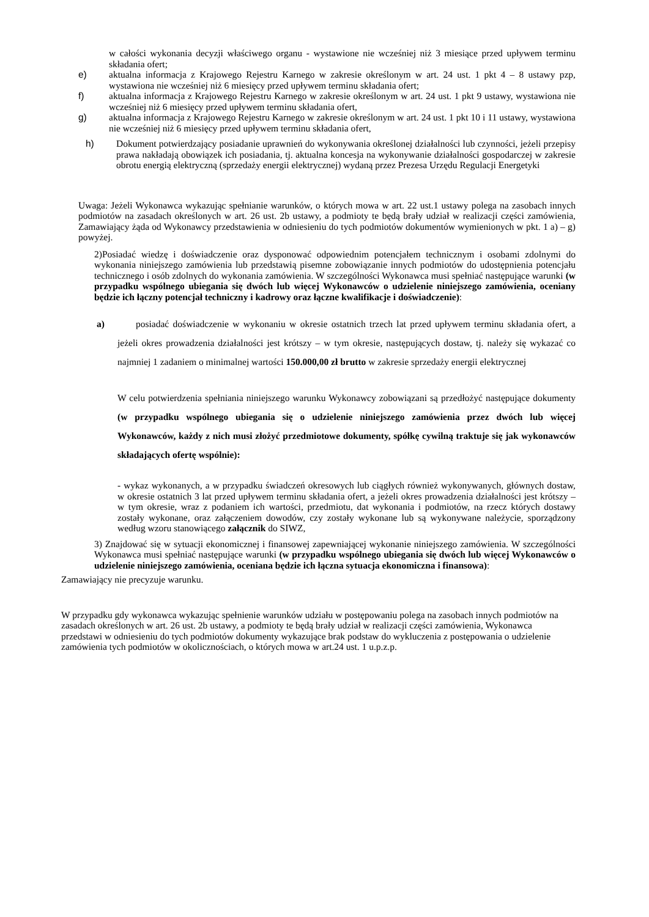w całości wykonania decyzji właściwego organu - wystawione nie wcześniej niż 3 miesiące przed upływem terminu składania ofert;
e) aktualna informacja z Krajowego Rejestru Karnego w zakresie określonym w art. 24 ust. 1 pkt 4 – 8 ustawy pzp, wystawiona nie wcześniej niż 6 miesięcy przed upływem terminu składania ofert;
f) aktualna informacja z Krajowego Rejestru Karnego w zakresie określonym w art. 24 ust. 1 pkt 9 ustawy, wystawiona nie wcześniej niż 6 miesięcy przed upływem terminu składania ofert,
g) aktualna informacja z Krajowego Rejestru Karnego w zakresie określonym w art. 24 ust. 1 pkt 10 i 11 ustawy, wystawiona nie wcześniej niż 6 miesięcy przed upływem terminu składania ofert,
h) Dokument potwierdzający posiadanie uprawnień do wykonywania określonej działalności lub czynności, jeżeli przepisy prawa nakładają obowiązek ich posiadania, tj. aktualna koncesja na wykonywanie działalności gospodarczej w zakresie obrotu energią elektryczną (sprzedaży energii elektrycznej) wydaną przez Prezesa Urzędu Regulacji Energetyki
Uwaga: Jeżeli Wykonawca wykazując spełnianie warunków, o których mowa w art. 22 ust.1 ustawy polega na zasobach innych podmiotów na zasadach określonych w art. 26 ust. 2b ustawy, a podmioty te będą brały udział w realizacji części zamówienia, Zamawiający żąda od Wykonawcy przedstawienia w odniesieniu do tych podmiotów dokumentów wymienionych w pkt. 1 a) – g) powyżej.
2)Posiadać wiedzę i doświadczenie oraz dysponować odpowiednim potencjałem technicznym i osobami zdolnymi do wykonania niniejszego zamówienia lub przedstawią pisemne zobowiązanie innych podmiotów do udostępnienia potencjału technicznego i osób zdolnych do wykonania zamówienia. W szczególności Wykonawca musi spełniać następujące warunki (w przypadku wspólnego ubiegania się dwóch lub więcej Wykonawców o udzielenie niniejszego zamówienia, oceniany będzie ich łączny potencjał techniczny i kadrowy oraz łączne kwalifikacje i doświadczenie):
a) posiadać doświadczenie w wykonaniu w okresie ostatnich trzech lat przed upływem terminu składania ofert, a jeżeli okres prowadzenia działalności jest krótszy – w tym okresie, następujących dostaw, tj. należy się wykazać co najmniej 1 zadaniem o minimalnej wartości 150.000,00 zł brutto w zakresie sprzedaży energii elektrycznej
W celu potwierdzenia spełniania niniejszego warunku Wykonawcy zobowiązani są przedłożyć następujące dokumenty (w przypadku wspólnego ubiegania się o udzielenie niniejszego zamówienia przez dwóch lub więcej Wykonawców, każdy z nich musi złożyć przedmiotowe dokumenty, spółkę cywilną traktuje się jak wykonawców składających ofertę wspólnie):
- wykaz wykonanych, a w przypadku świadczeń okresowych lub ciągłych również wykonywanych, głównych dostaw, w okresie ostatnich 3 lat przed upływem terminu składania ofert, a jeżeli okres prowadzenia działalności jest krótszy – w tym okresie, wraz z podaniem ich wartości, przedmiotu, dat wykonania i podmiotów, na rzecz których dostawy zostały wykonane, oraz załączeniem dowodów, czy zostały wykonane lub są wykonywane należycie, sporządzony według wzoru stanowiącego załącznik do SIWZ,
3) Znajdować się w sytuacji ekonomicznej i finansowej zapewniającej wykonanie niniejszego zamówienia. W szczególności Wykonawca musi spełniać następujące warunki (w przypadku wspólnego ubiegania się dwóch lub więcej Wykonawców o udzielenie niniejszego zamówienia, oceniana będzie ich łączna sytuacja ekonomiczna i finansowa):
Zamawiający nie precyzuje warunku.
W przypadku gdy wykonawca wykazując spełnienie warunków udziału w postępowaniu polega na zasobach innych podmiotów na zasadach określonych w art. 26 ust. 2b ustawy, a podmioty te będą brały udział w realizacji części zamówienia, Wykonawca przedstawi w odniesieniu do tych podmiotów dokumenty wykazujące brak podstaw do wykluczenia z postępowania o udzielenie zamówienia tych podmiotów w okolicznościach, o których mowa w art.24 ust. 1 u.p.z.p.